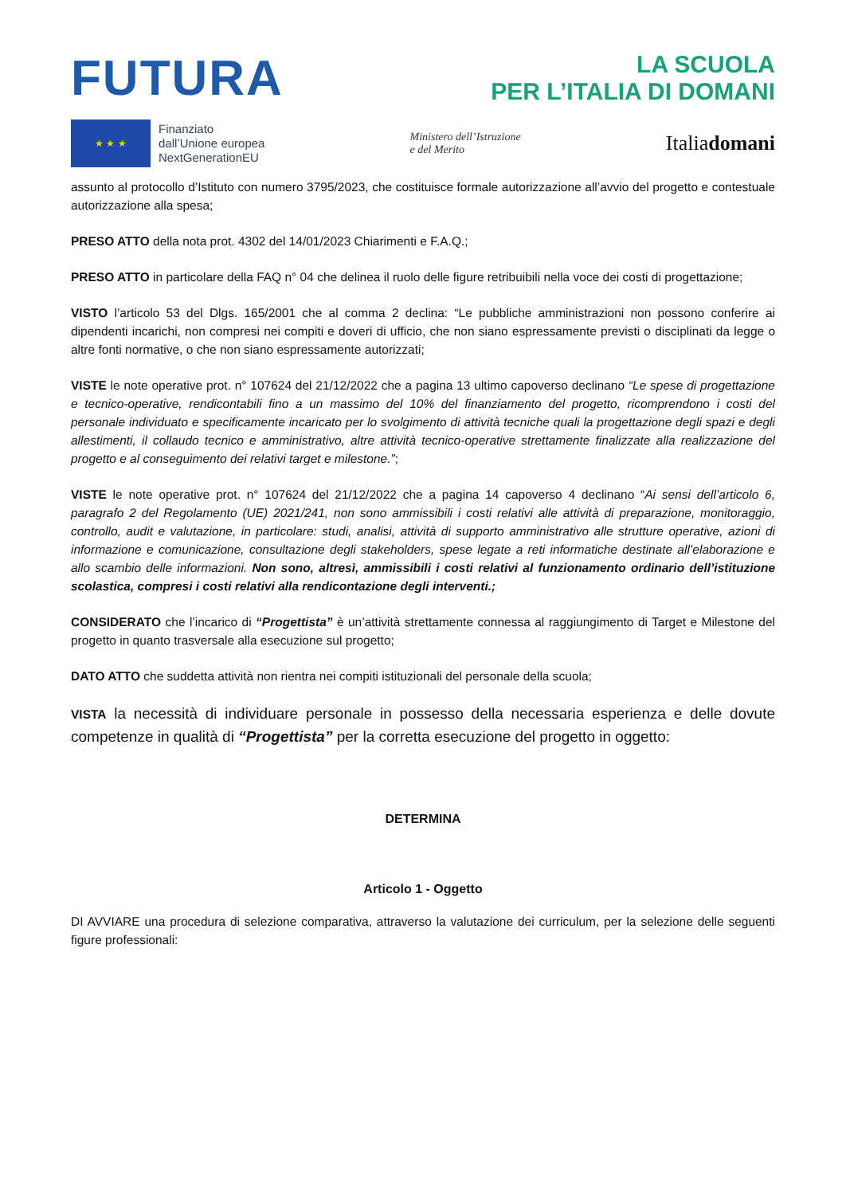FUTURA LA SCUOLA
PER L’ITALIA DI DOMANI
★ ★ ★
Finanziato
dall’Unione europea
NextGenerationEU
Ministero dell’Istruzione
e del Merito
Italiadomani
assunto al protocollo d’Istituto con numero 3795/2023, che costituisce formale autorizzazione all’avvio del progetto e contestuale autorizzazione alla spesa;
PRESO ATTO della nota prot. 4302 del 14/01/2023 Chiarimenti e F.A.Q.;
PRESO ATTO in particolare della FAQ n° 04 che delinea il ruolo delle figure retribuibili nella voce dei costi di progettazione;
VISTO l’articolo 53 del Dlgs. 165/2001 che al comma 2 declina: “Le pubbliche amministrazioni non possono conferire ai dipendenti incarichi, non compresi nei compiti e doveri di ufficio, che non siano espressamente previsti o disciplinati da legge o altre fonti normative, o che non siano espressamente autorizzati;
VISTE le note operative prot. n° 107624 del 21/12/2022 che a pagina 13 ultimo capoverso declinano “Le spese di progettazione e tecnico-operative, rendicontabili fino a un massimo del 10% del finanziamento del progetto, ricomprendono i costi del personale individuato e specificamente incaricato per lo svolgimento di attività tecniche quali la progettazione degli spazi e degli allestimenti, il collaudo tecnico e amministrativo, altre attività tecnico-operative strettamente finalizzate alla realizzazione del progetto e al conseguimento dei relativi target e milestone.”;
VISTE le note operative prot. n° 107624 del 21/12/2022 che a pagina 14 capoverso 4 declinano “Ai sensi dell’articolo 6, paragrafo 2 del Regolamento (UE) 2021/241, non sono ammissibili i costi relativi alle attività di preparazione, monitoraggio, controllo, audit e valutazione, in particolare: studi, analisi, attività di supporto amministrativo alle strutture operative, azioni di informazione e comunicazione, consultazione degli stakeholders, spese legate a reti informatiche destinate all’elaborazione e allo scambio delle informazioni. Non sono, altresì, ammissibili i costi relativi al funzionamento ordinario dell’istituzione scolastica, compresi i costi relativi alla rendicontazione degli interventi.;
CONSIDERATO che l’incarico di “Progettista” è un’attività strettamente connessa al raggiungimento di Target e Milestone del progetto in quanto trasversale alla esecuzione sul progetto;
DATO ATTO che suddetta attività non rientra nei compiti istituzionali del personale della scuola;
VISTA la necessità di individuare personale in possesso della necessaria esperienza e delle dovute competenze in qualità di “Progettista” per la corretta esecuzione del progetto in oggetto:
DETERMINA
Articolo 1 - Oggetto
DI AVVIARE una procedura di selezione comparativa, attraverso la valutazione dei curriculum, per la selezione delle seguenti figure professionali: